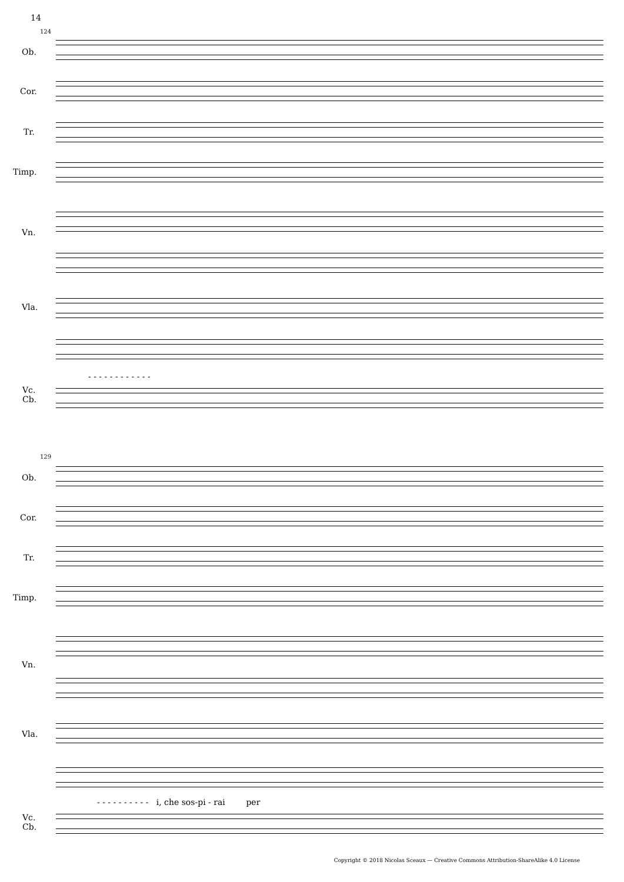14
124
Ob.
Cor.
Tr.
Timp.
Vn.
Vla.
- - - - - - - - - - - -
Vc.
Cb.
129
Ob.
Cor.
Tr.
Timp.
Vn.
Vla.
- - - - - - - - - - i, che sos-pi - rai per
Vc.
Cb.
Copyright © 2018 Nicolas Sceaux — Creative Commons Attribution-ShareAlike 4.0 License